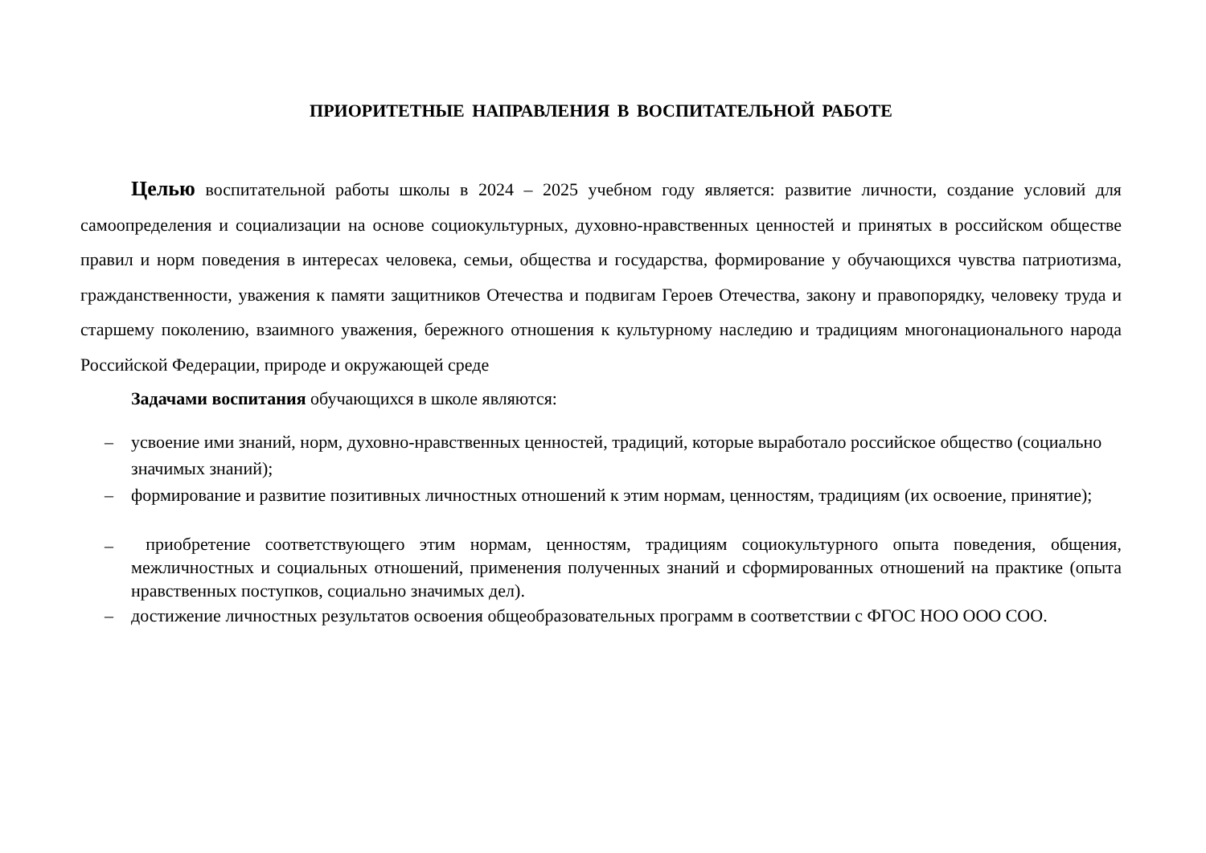ПРИОРИТЕТНЫЕ НАПРАВЛЕНИЯ В ВОСПИТАТЕЛЬНОЙ РАБОТЕ
Целью воспитательной работы школы в 2024 – 2025 учебном году является: развитие личности, создание условий для самоопределения и социализации на основе социокультурных, духовно-нравственных ценностей и принятых в российском обществе правил и норм поведения в интересах человека, семьи, общества и государства, формирование у обучающихся чувства патриотизма, гражданственности, уважения к памяти защитников Отечества и подвигам Героев Отечества, закону и правопорядку, человеку труда и старшему поколению, взаимного уважения, бережного отношения к культурному наследию и традициям многонационального народа Российской Федерации, природе и окружающей среде
Задачами воспитания обучающихся в школе являются:
– усвоение ими знаний, норм, духовно-нравственных ценностей, традиций, которые выработало российское общество (социально значимых знаний);
– формирование и развитие позитивных личностных отношений к этим нормам, ценностям, традициям (их освоение, принятие);
– приобретение соответствующего этим нормам, ценностям, традициям социокультурного опыта поведения, общения, межличностных и социальных отношений, применения полученных знаний и сформированных отношений на практике (опыта нравственных поступков, социально значимых дел).
– достижение личностных результатов освоения общеобразовательных программ в соответствии с ФГОС НОО ООО СОО.